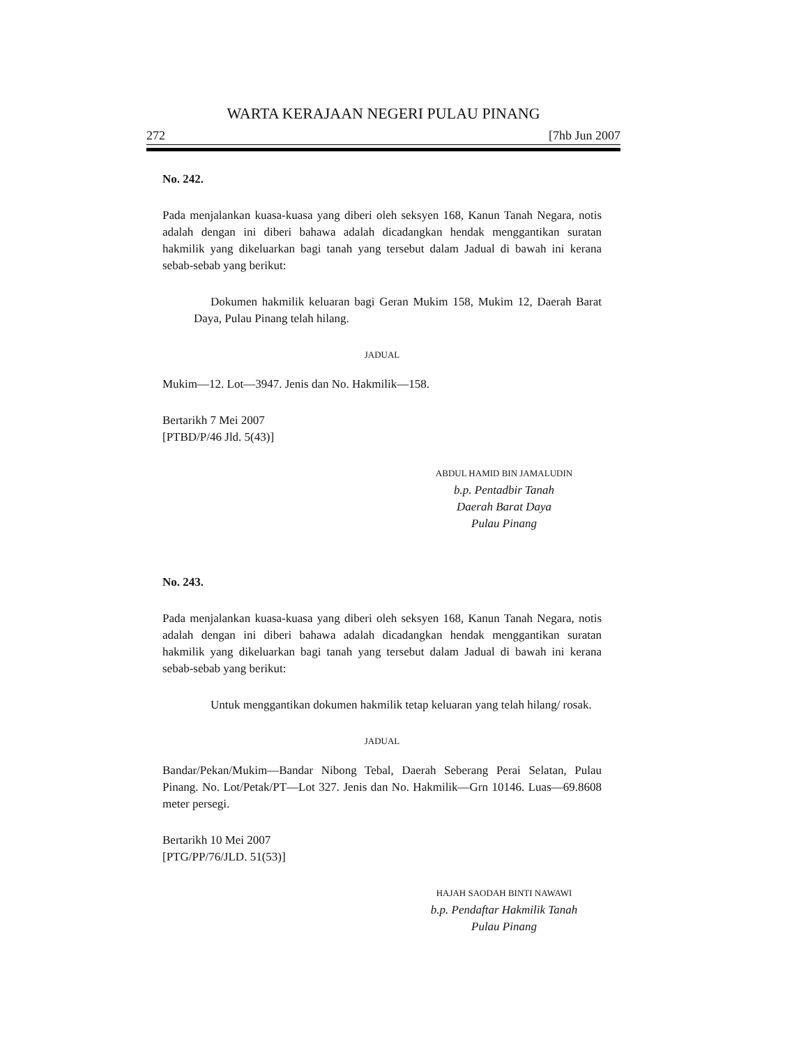WARTA KERAJAAN NEGERI PULAU PINANG
272 [7hb Jun 2007
No. 242.
Pada menjalankan kuasa-kuasa yang diberi oleh seksyen 168, Kanun Tanah Negara, notis adalah dengan ini diberi bahawa adalah dicadangkan hendak menggantikan suratan hakmilik yang dikeluarkan bagi tanah yang tersebut dalam Jadual di bawah ini kerana sebab-sebab yang berikut:
Dokumen hakmilik keluaran bagi Geran Mukim 158, Mukim 12, Daerah Barat Daya, Pulau Pinang telah hilang.
JADUAL
Mukim—12. Lot—3947. Jenis dan No. Hakmilik—158.
Bertarikh 7 Mei 2007
[PTBD/P/46 Jld. 5(43)]
ABDUL HAMID BIN JAMALUDIN
b.p. Pentadbir Tanah
Daerah Barat Daya
Pulau Pinang
No. 243.
Pada menjalankan kuasa-kuasa yang diberi oleh seksyen 168, Kanun Tanah Negara, notis adalah dengan ini diberi bahawa adalah dicadangkan hendak menggantikan suratan hakmilik yang dikeluarkan bagi tanah yang tersebut dalam Jadual di bawah ini kerana sebab-sebab yang berikut:
Untuk menggantikan dokumen hakmilik tetap keluaran yang telah hilang/ rosak.
JADUAL
Bandar/Pekan/Mukim—Bandar Nibong Tebal, Daerah Seberang Perai Selatan, Pulau Pinang. No. Lot/Petak/PT—Lot 327. Jenis dan No. Hakmilik—Grn 10146. Luas—69.8608 meter persegi.
Bertarikh 10 Mei 2007
[PTG/PP/76/JLD. 51(53)]
HAJAH SAODAH BINTI NAWAWI
b.p. Pendaftar Hakmilik Tanah
Pulau Pinang